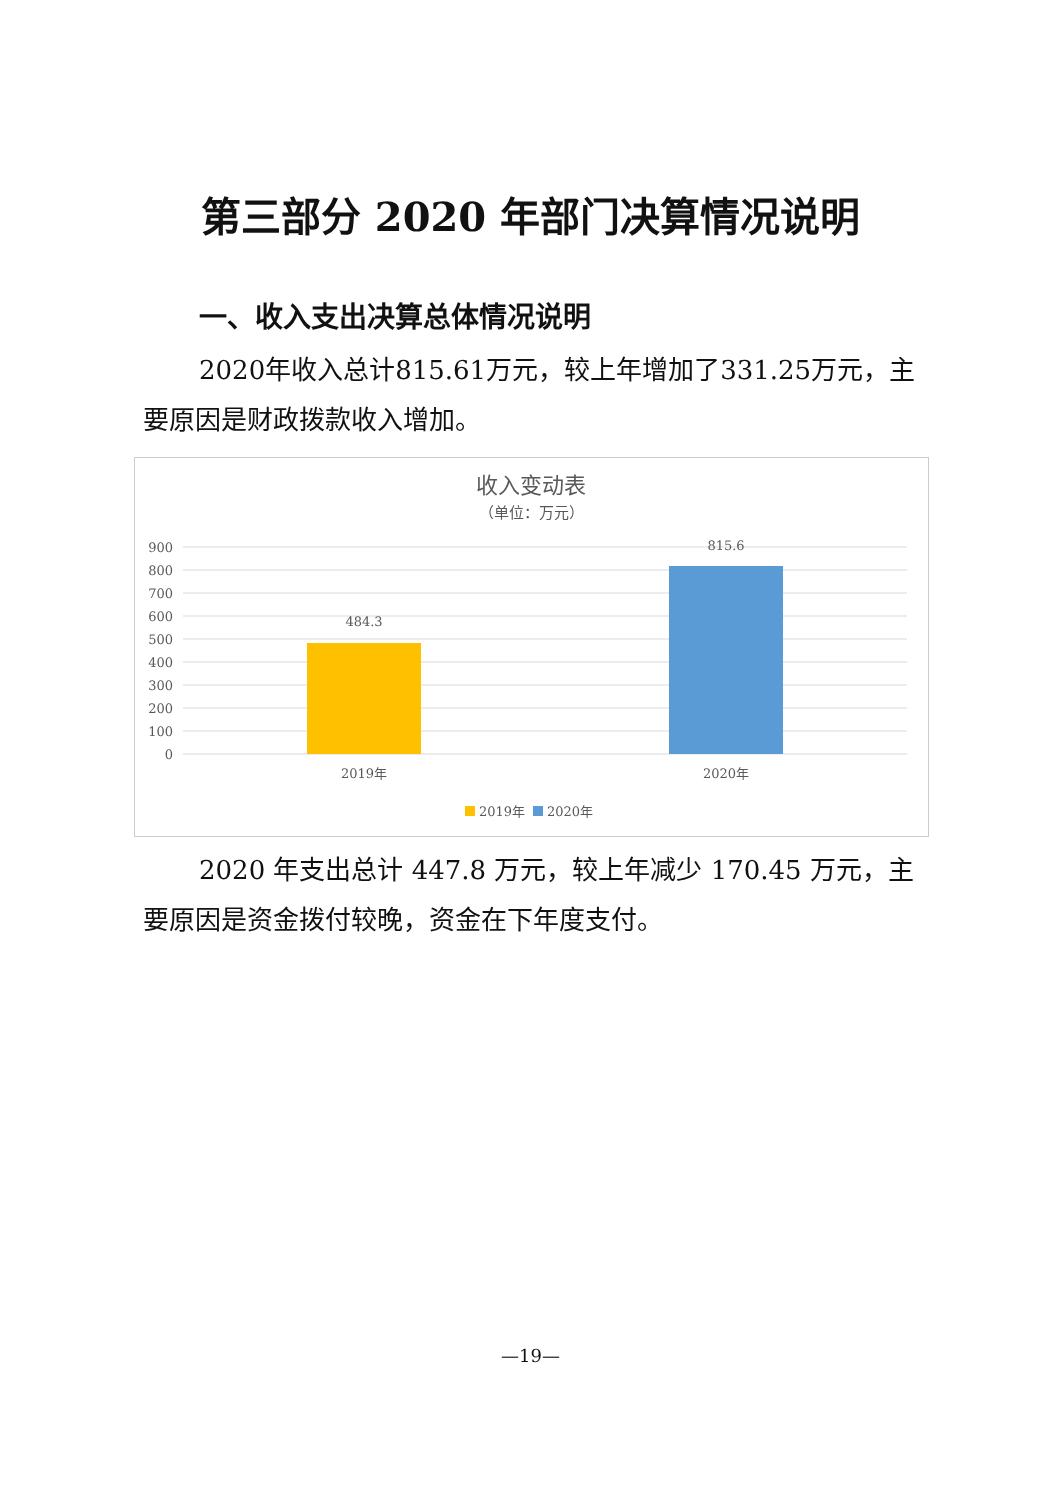第三部分 2020 年部门决算情况说明
一、收入支出决算总体情况说明
2020年收入总计815.61万元，较上年增加了331.25万元，主要原因是财政拨款收入增加。
收入变动表
（单位：万元）
900
800
700
600
500
400
300
200
100
0
484.3
815.6
2019年
2020年
2019年
2020年
2020 年支出总计 447.8 万元，较上年减少 170.45 万元，主要原因是资金拨付较晚，资金在下年度支付。
—19—